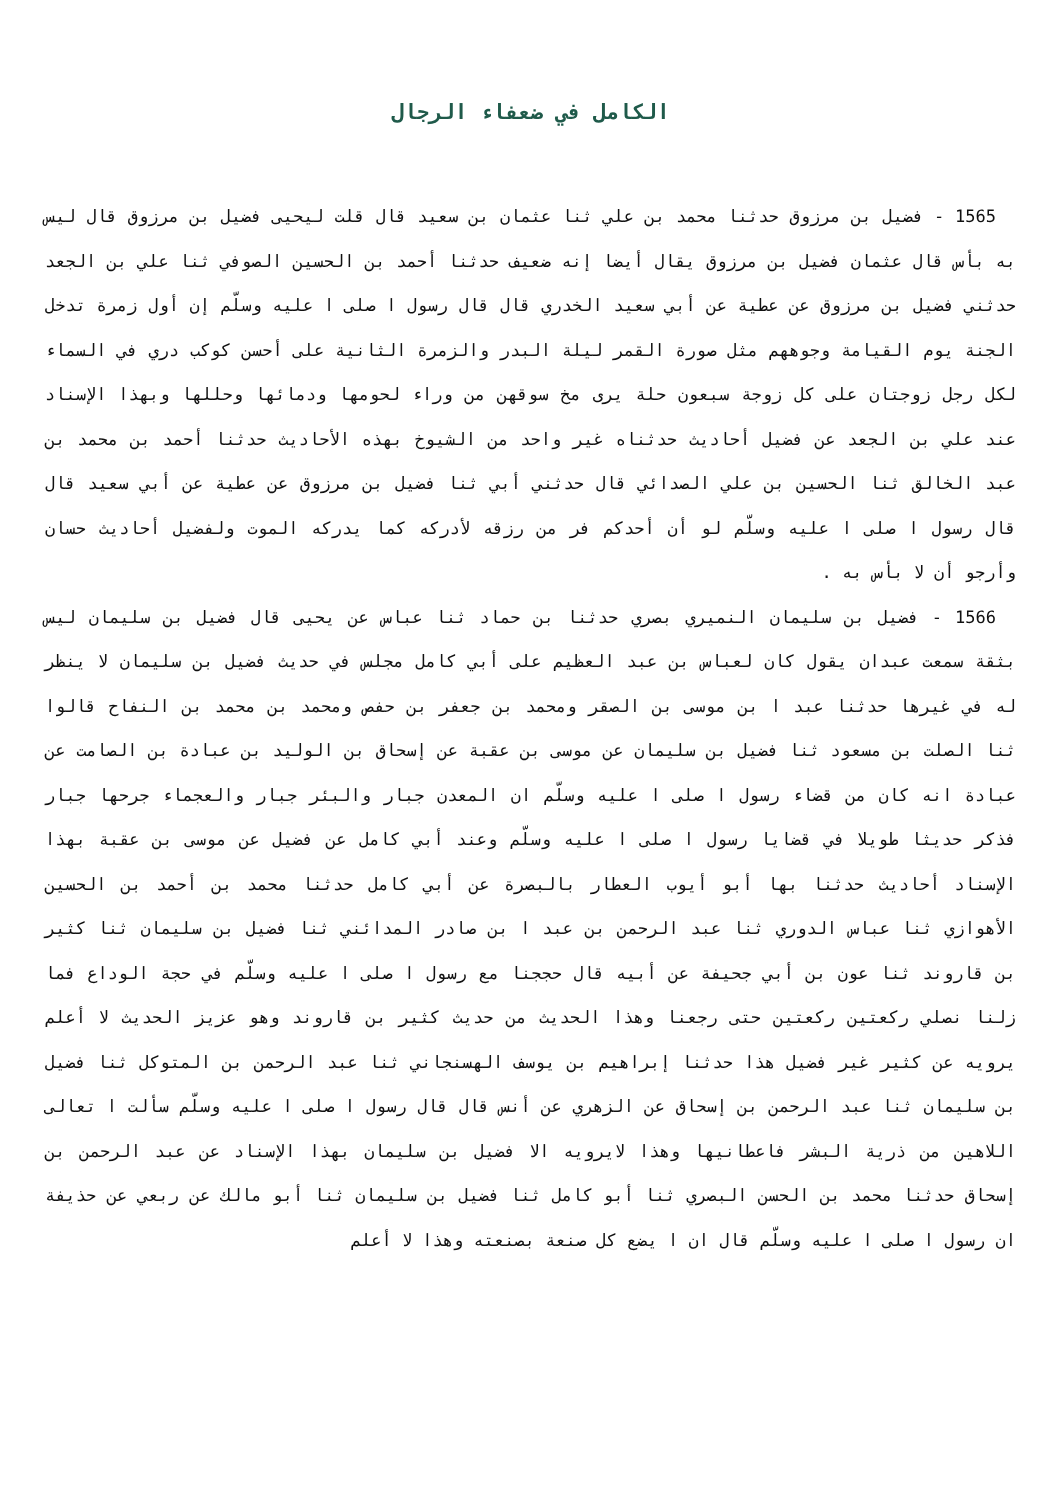الكامل في ضعفاء الرجال
1565 - فضيل بن مرزوق حدثنا محمد بن علي ثنا عثمان بن سعيد قال قلت ليحيى فضيل بن مرزوق قال ليس به بأس قال عثمان فضيل بن مرزوق يقال أيضا إنه ضعيف حدثنا أحمد بن الحسين الصوفي ثنا علي بن الجعد حدثني فضيل بن مرزوق عن عطية عن أبي سعيد الخدري قال قال رسول ا صلى ا عليه وسلّم إن أول زمرة تدخل الجنة يوم القيامة وجوههم مثل صورة القمر ليلة البدر والزمرة الثانية على أحسن كوكب دري في السماء لكل رجل زوجتان على كل زوجة سبعون حلة يرى مخ سوقهن من وراء لحومها ودمائها وحللها وبهذا الإسناد عند علي بن الجعد عن فضيل أحاديث حدثناه غير واحد من الشيوخ بهذه الأحاديث حدثنا أحمد بن محمد بن عبد الخالق ثنا الحسين بن علي الصدائي قال حدثني أبي ثنا فضيل بن مرزوق عن عطية عن أبي سعيد قال قال رسول ا صلى ا عليه وسلّم لو أن أحدكم فر من رزقه لأدركه كما يدركه الموت ولفضيل أحاديث حسان وأرجو أن لا بأس به .
1566 - فضيل بن سليمان النميري بصري حدثنا بن حماد ثنا عباس عن يحيى قال فضيل بن سليمان ليس بثقة سمعت عبدان يقول كان لعباس بن عبد العظيم على أبي كامل مجلس في حديث فضيل بن سليمان لا ينظر له في غيرها حدثنا عبد ا بن موسى بن الصقر ومحمد بن جعفر بن حفص ومحمد بن محمد بن النفاح قالوا ثنا الصلت بن مسعود ثنا فضيل بن سليمان عن موسى بن عقبة عن إسحاق بن الوليد بن عبادة بن الصامت عن عبادة انه كان من قضاء رسول ا صلى ا عليه وسلّم ان المعدن جبار والبئر جبار والعجماء جرحها جبار فذكر حديثا طويلا في قضايا رسول ا صلى ا عليه وسلّم وعند أبي كامل عن فضيل عن موسى بن عقبة بهذا الإسناد أحاديث حدثنا بها أبو أيوب العطار بالبصرة عن أبي كامل حدثنا محمد بن أحمد بن الحسين الأهوازي ثنا عباس الدوري ثنا عبد الرحمن بن عبد ا بن صادر المدائني ثنا فضيل بن سليمان ثنا كثير بن قاروند ثنا عون بن أبي جحيفة عن أبيه قال حججنا مع رسول ا صلى ا عليه وسلّم في حجة الوداع فما زلنا نصلي ركعتين ركعتين حتى رجعنا وهذا الحديث من حديث كثير بن قاروند وهو عزيز الحديث لا أعلم يرويه عن كثير غير فضيل هذا حدثنا إبراهيم بن يوسف الهسنجاني ثنا عبد الرحمن بن المتوكل ثنا فضيل بن سليمان ثنا عبد الرحمن بن إسحاق عن الزهري عن أنس قال قال رسول ا صلى ا عليه وسلّم سألت ا تعالى اللاهين من ذرية البشر فاعطانيها وهذا لايرويه الا فضيل بن سليمان بهذا الإسناد عن عبد الرحمن بن إسحاق حدثنا محمد بن الحسن البصري ثنا أبو كامل ثنا فضيل بن سليمان ثنا أبو مالك عن ربعي عن حذيفة ان رسول ا صلى ا عليه وسلّم قال ان ا يضع كل صنعة بصنعته وهذا لا أعلم